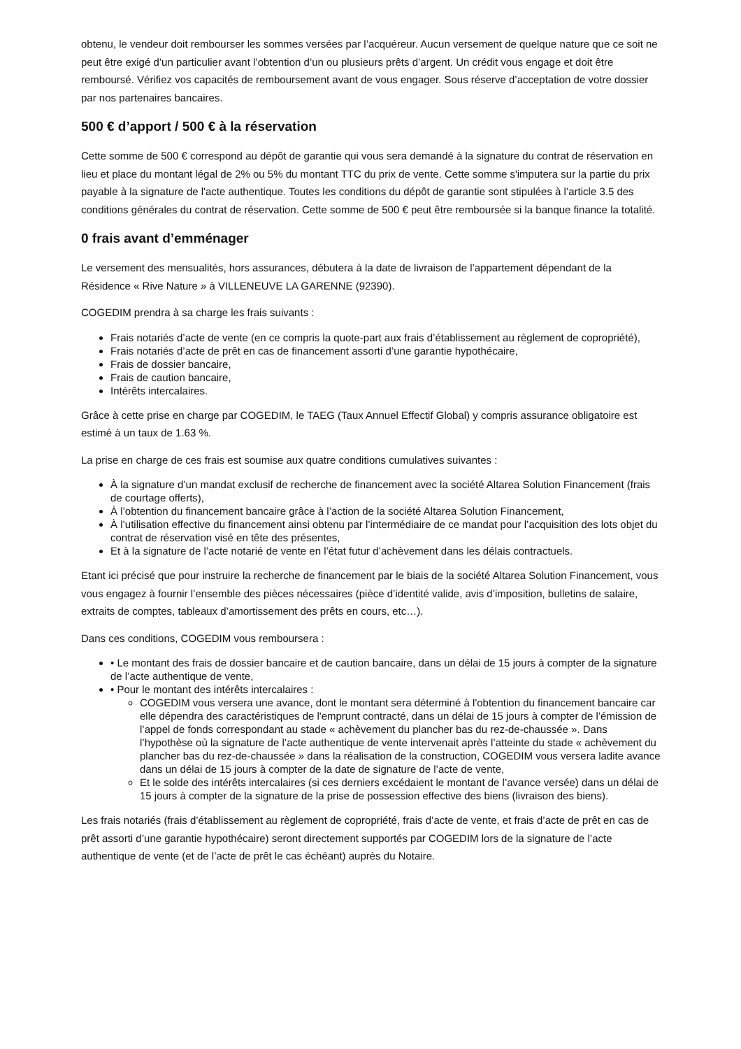obtenu, le vendeur doit rembourser les sommes versées par l’acquéreur. Aucun versement de quelque nature que ce soit ne peut être exigé d’un particulier avant l’obtention d’un ou plusieurs prêts d’argent. Un crédit vous engage et doit être remboursé. Vérifiez vos capacités de remboursement avant de vous engager. Sous réserve d’acceptation de votre dossier par nos partenaires bancaires.
500 € d’apport / 500 € à la réservation
Cette somme de 500 € correspond au dépôt de garantie qui vous sera demandé à la signature du contrat de réservation en lieu et place du montant légal de 2% ou 5% du montant TTC du prix de vente. Cette somme s'imputera sur la partie du prix payable à la signature de l'acte authentique. Toutes les conditions du dépôt de garantie sont stipulées à l’article 3.5 des conditions générales du contrat de réservation. Cette somme de 500 € peut être remboursée si la banque finance la totalité.
0 frais avant d’emménager
Le versement des mensualités, hors assurances, débutera à la date de livraison de l’appartement dépendant de la Résidence « Rive Nature » à VILLENEUVE LA GARENNE (92390).
COGEDIM prendra à sa charge les frais suivants :
Frais notariés d’acte de vente (en ce compris la quote-part aux frais d’établissement au règlement de copropriété),
Frais notariés d’acte de prêt en cas de financement assorti d’une garantie hypothécaire,
Frais de dossier bancaire,
Frais de caution bancaire,
Intérêts intercalaires.
Grâce à cette prise en charge par COGEDIM, le TAEG (Taux Annuel Effectif Global) y compris assurance obligatoire est estimé à un taux de 1.63 %.
La prise en charge de ces frais est soumise aux quatre conditions cumulatives suivantes :
À la signature d’un mandat exclusif de recherche de financement avec la société Altarea Solution Financement (frais de courtage offerts),
À l’obtention du financement bancaire grâce à l’action de la société Altarea Solution Financement,
À l’utilisation effective du financement ainsi obtenu par l’intermédiaire de ce mandat pour l’acquisition des lots objet du contrat de réservation visé en tête des présentes,
Et à la signature de l’acte notarié de vente en l’état futur d’achèvement dans les délais contractuels.
Etant ici précisé que pour instruire la recherche de financement par le biais de la société Altarea Solution Financement, vous vous engagez à fournir l’ensemble des pièces nécessaires (pièce d’identité valide, avis d’imposition, bulletins de salaire, extraits de comptes, tableaux d’amortissement des prêts en cours, etc…).
Dans ces conditions, COGEDIM vous remboursera :
• Le montant des frais de dossier bancaire et de caution bancaire, dans un délai de 15 jours à compter de la signature de l’acte authentique de vente,
• Pour le montant des intérêts intercalaires :
COGEDIM vous versera une avance, dont le montant sera déterminé à l'obtention du financement bancaire car elle dépendra des caractéristiques de l'emprunt contracté, dans un délai de 15 jours à compter de l’émission de l’appel de fonds correspondant au stade « achèvement du plancher bas du rez-de-chaussée ». Dans l’hypothèse où la signature de l’acte authentique de vente intervenait après l’atteinte du stade « achèvement du plancher bas du rez-de-chaussée » dans la réalisation de la construction, COGEDIM vous versera ladite avance dans un délai de 15 jours à compter de la date de signature de l’acte de vente,
Et le solde des intérêts intercalaires (si ces derniers excédaient le montant de l’avance versée) dans un délai de 15 jours à compter de la signature de la prise de possession effective des biens (livraison des biens).
Les frais notariés (frais d’établissement au règlement de copropriété, frais d’acte de vente, et frais d’acte de prêt en cas de prêt assorti d’une garantie hypothécaire) seront directement supportés par COGEDIM lors de la signature de l’acte authentique de vente (et de l’acte de prêt le cas échéant) auprès du Notaire.